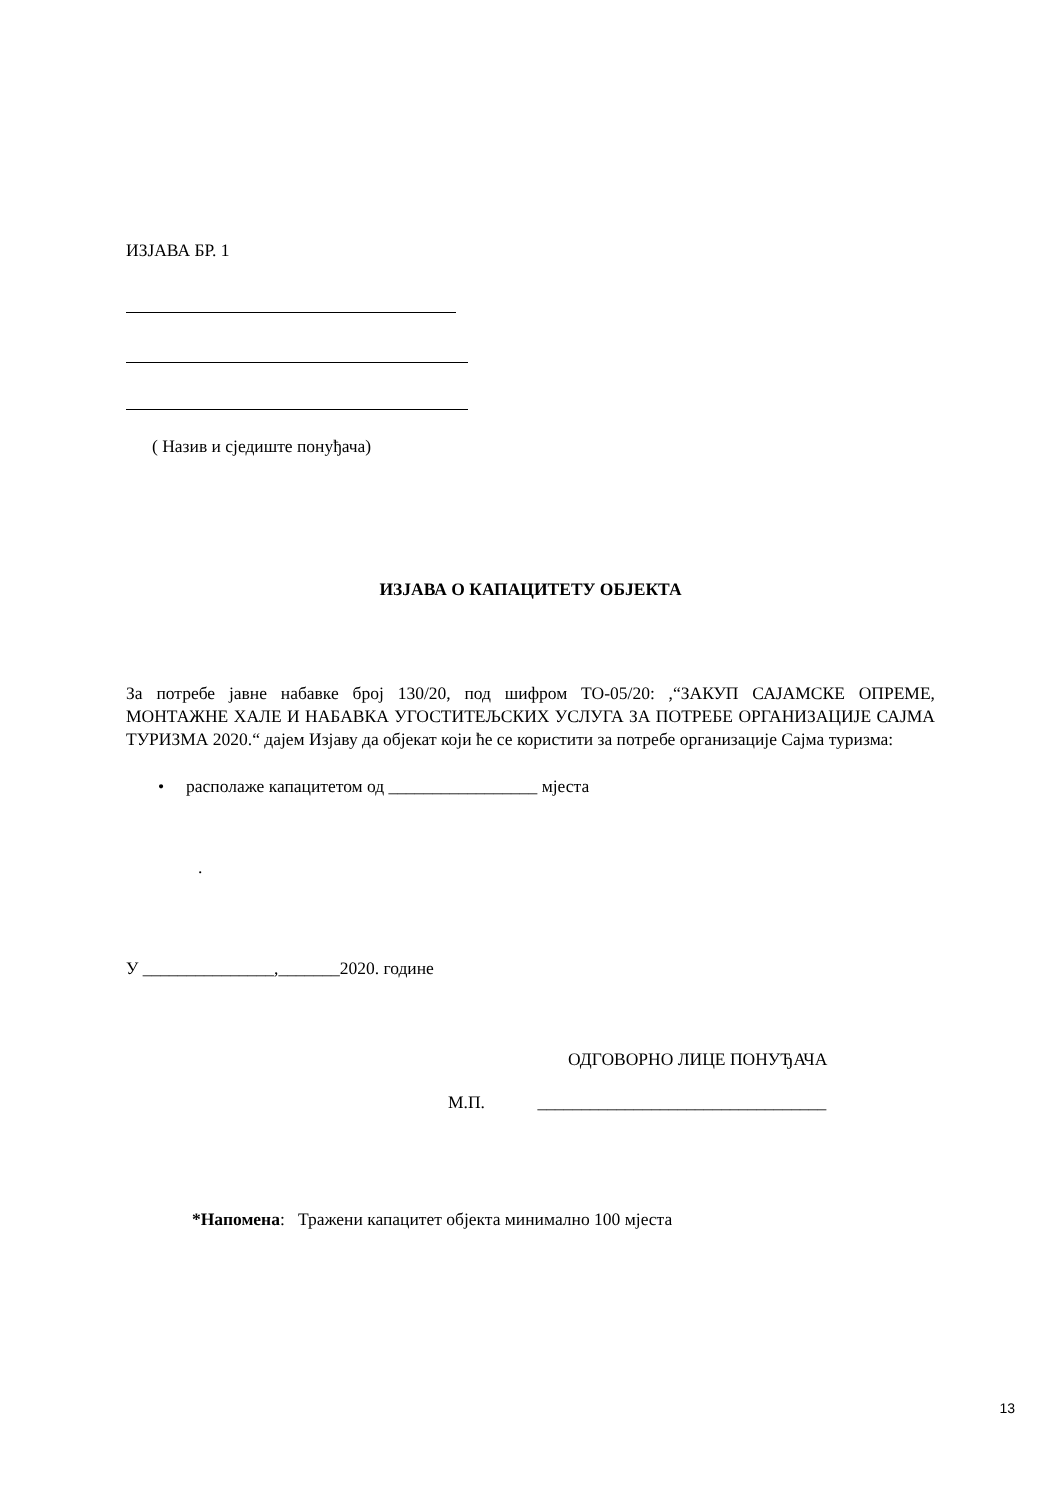ИЗЈАВА БР. 1
( Назив и сједиште понуђача)
ИЗЈАВА О КАПАЦИТЕТУ ОБЈЕКТА
За потребе јавне набавке број 130/20, под шифром ТО-05/20: ,“ЗАКУП САЈАМСКЕ ОПРЕМЕ, МОНТАЖНЕ ХАЛЕ И НАБАВКА УГОСТИТЕЉСКИХ УСЛУГА ЗА ПОТРЕБЕ ОРГАНИЗАЦИЈЕ САЈМА ТУРИЗМА 2020.“ дајем Изјаву да објекат који ће се користити за потребе организације Сајма туризма:
• располаже капацитетом од _________________ мјеста
.
У _______________,_______2020. године
ОДГОВОРНО ЛИЦЕ ПОНУЂАЧА
М.П. _________________________________
*Напомена: Тражени капацитет објекта минимално 100 мјеста
13